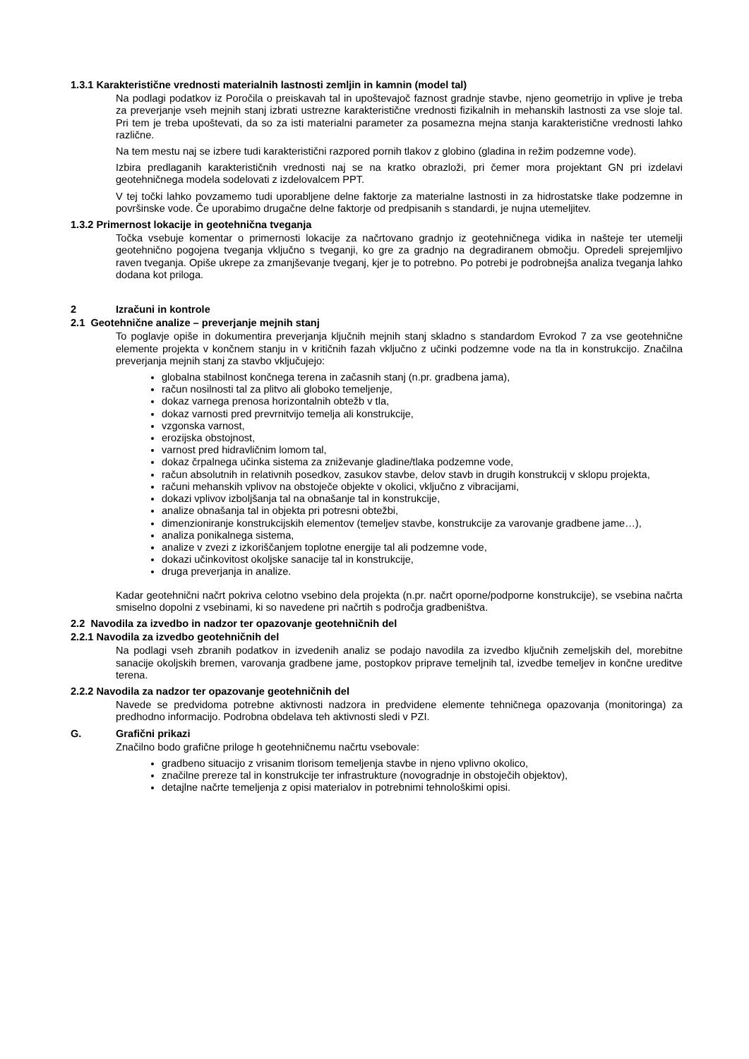1.3.1 Karakteristične vrednosti materialnih lastnosti zemljin in kamnin (model tal)
Na podlagi podatkov iz Poročila o preiskavah tal in upoštevajoč faznost gradnje stavbe, njeno geometrijo in vplive je treba za preverjanje vseh mejnih stanj izbrati ustrezne karakteristične vrednosti fizikalnih in mehanskih lastnosti za vse sloje tal. Pri tem je treba upoštevati, da so za isti materialni parameter za posamezna mejna stanja karakteristične vrednosti lahko različne.
Na tem mestu naj se izbere tudi karakteristični razpored pornih tlakov z globino (gladina in režim podzemne vode).
Izbira predlaganih karakterističnih vrednosti naj se na kratko obrazloži, pri čemer mora projektant GN pri izdelavi geotehničnega modela sodelovati z izdelovalcem PPT.
V tej točki lahko povzamemo tudi uporabljene delne faktorje za materialne lastnosti in za hidrostatske tlake podzemne in površinske vode. Če uporabimo drugačne delne faktorje od predpisanih s standardi, je nujna utemeljitev.
1.3.2 Primernost lokacije in geotehnična tveganja
Točka vsebuje komentar o primernosti lokacije za načrtovano gradnjo iz geotehničnega vidika in našteje ter utemelji geotehnično pogojena tveganja vključno s tveganji, ko gre za gradnjo na degradiranem območju. Opredeli sprejemljivo raven tveganja. Opiše ukrepe za zmanjševanje tveganj, kjer je to potrebno. Po potrebi je podrobnejša analiza tveganja lahko dodana kot priloga.
2 Izračuni in kontrole
2.1 Geotehnične analize – preverjanje mejnih stanj
To poglavje opiše in dokumentira preverjanja ključnih mejnih stanj skladno s standardom Evrokod 7 za vse geotehnične elemente projekta v končnem stanju in v kritičnih fazah vključno z učinki podzemne vode na tla in konstrukcijo. Značilna preverjanja mejnih stanj za stavbo vključujejo:
globalna stabilnost končnega terena in začasnih stanj (n.pr. gradbena jama),
račun nosilnosti tal za plitvo ali globoko temeljenje,
dokaz varnega prenosa horizontalnih obtežb v tla,
dokaz varnosti pred prevrnitvijo temelja ali konstrukcije,
vzgonska varnost,
erozijska obstojnost,
varnost pred hidravličnim lomom tal,
dokaz črpalnega učinka sistema za zniževanje gladine/tlaka podzemne vode,
račun absolutnih in relativnih posedkov, zasukov stavbe, delov stavb in drugih konstrukcij v sklopu projekta,
računi mehanskih vplivov na obstoječe objekte v okolici, vključno z vibracijami,
dokazi vplivov izboljšanja tal na obnašanje tal in konstrukcije,
analize obnašanja tal in objekta pri potresni obtežbi,
dimenzioniranje konstrukcijskih elementov (temeljev stavbe, konstrukcije za varovanje gradbene jame…),
analiza ponikalnega sistema,
analize v zvezi z izkoriščanjem toplotne energije tal ali podzemne vode,
dokazi učinkovitost okoljske sanacije tal in konstrukcije,
druga preverjanja in analize.
Kadar geotehnični načrt pokriva celotno vsebino dela projekta (n.pr. načrt oporne/podporne konstrukcije), se vsebina načrta smiselno dopolni z vsebinami, ki so navedene pri načrtih s področja gradbeništva.
2.2 Navodila za izvedbo in nadzor ter opazovanje geotehničnih del
2.2.1 Navodila za izvedbo geotehničnih del
Na podlagi vseh zbranih podatkov in izvedenih analiz se podajo navodila za izvedbo ključnih zemeljskih del, morebitne sanacije okoljskih bremen, varovanja gradbene jame, postopkov priprave temeljnih tal, izvedbe temeljev in končne ureditve terena.
2.2.2 Navodila za nadzor ter opazovanje geotehničnih del
Navede se predvidoma potrebne aktivnosti nadzora in predvidene elemente tehničnega opazovanja (monitoringa) za predhodno informacijo. Podrobna obdelava teh aktivnosti sledi v PZI.
G. Grafični prikazi
Značilno bodo grafične priloge h geotehničnemu načrtu vsebovale:
gradbeno situacijo z vrisanim tlorisom temeljenja stavbe in njeno vplivno okolico,
značilne prereze tal in konstrukcije ter infrastrukture (novogradnje in obstoječih objektov),
detajlne načrte temeljenja z opisi materialov in potrebnimi tehnološkimi opisi.